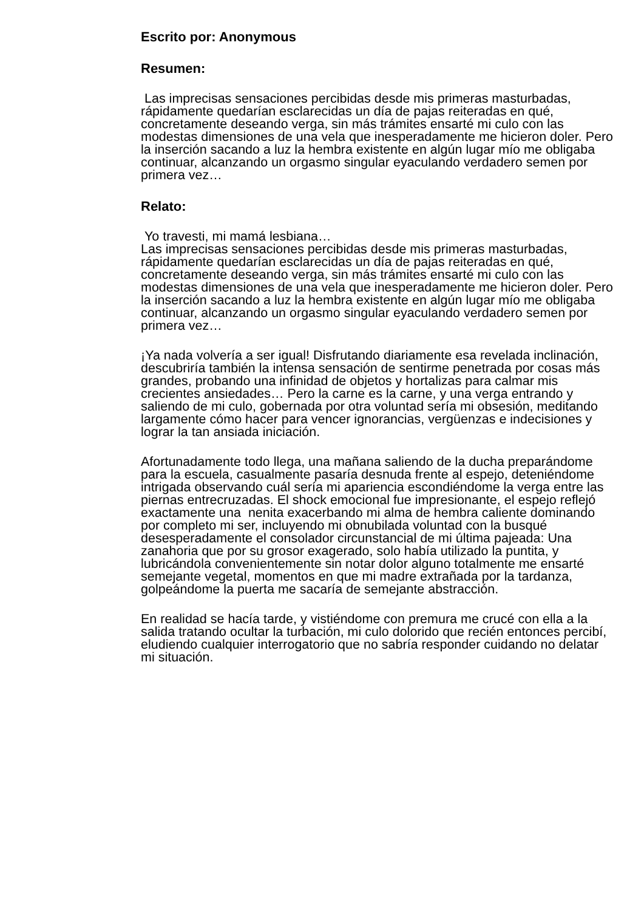Escrito por: Anonymous
Resumen:
Las imprecisas sensaciones percibidas desde mis primeras masturbadas, rápidamente quedarían esclarecidas un día de pajas reiteradas en qué, concretamente deseando verga, sin más trámites ensarté mi culo con las modestas dimensiones de una vela que inesperadamente me hicieron doler. Pero la inserción sacando a luz la hembra existente en algún lugar mío me obligaba continuar, alcanzando un orgasmo singular eyaculando verdadero semen por primera vez…
Relato:
Yo travesti, mi mamá lesbiana…
Las imprecisas sensaciones percibidas desde mis primeras masturbadas, rápidamente quedarían esclarecidas un día de pajas reiteradas en qué, concretamente deseando verga, sin más trámites ensarté mi culo con las modestas dimensiones de una vela que inesperadamente me hicieron doler. Pero la inserción sacando a luz la hembra existente en algún lugar mío me obligaba continuar, alcanzando un orgasmo singular eyaculando verdadero semen por primera vez…
¡Ya nada volvería a ser igual! Disfrutando diariamente esa revelada inclinación, descubriría también la intensa sensación de sentirme penetrada por cosas más grandes, probando una infinidad de objetos y hortalizas para calmar mis crecientes ansiedades… Pero la carne es la carne, y una verga entrando y saliendo de mi culo, gobernada por otra voluntad sería mi obsesión, meditando largamente cómo hacer para vencer ignorancias, vergüenzas e indecisiones y lograr la tan ansiada iniciación.
Afortunadamente todo llega, una mañana saliendo de la ducha preparándome para la escuela, casualmente pasaría desnuda frente al espejo, deteniéndome intrigada observando cuál sería mi apariencia escondiéndome la verga entre las piernas entrecruzadas. El shock emocional fue impresionante, el espejo reflejó exactamente una nenita exacerbando mi alma de hembra caliente dominando por completo mi ser, incluyendo mi obnubilada voluntad con la busqué desesperadamente el consolador circunstancial de mi última pajeada: Una zanahoria que por su grosor exagerado, solo había utilizado la puntita, y lubricándola convenientemente sin notar dolor alguno totalmente me ensarté semejante vegetal, momentos en que mi madre extrañada por la tardanza, golpeándome la puerta me sacaría de semejante abstracción.
En realidad se hacía tarde, y vistiéndome con premura me crucé con ella a la salida tratando ocultar la turbación, mi culo dolorido que recién entonces percibí, eludiendo cualquier interrogatorio que no sabría responder cuidando no delatar mi situación.